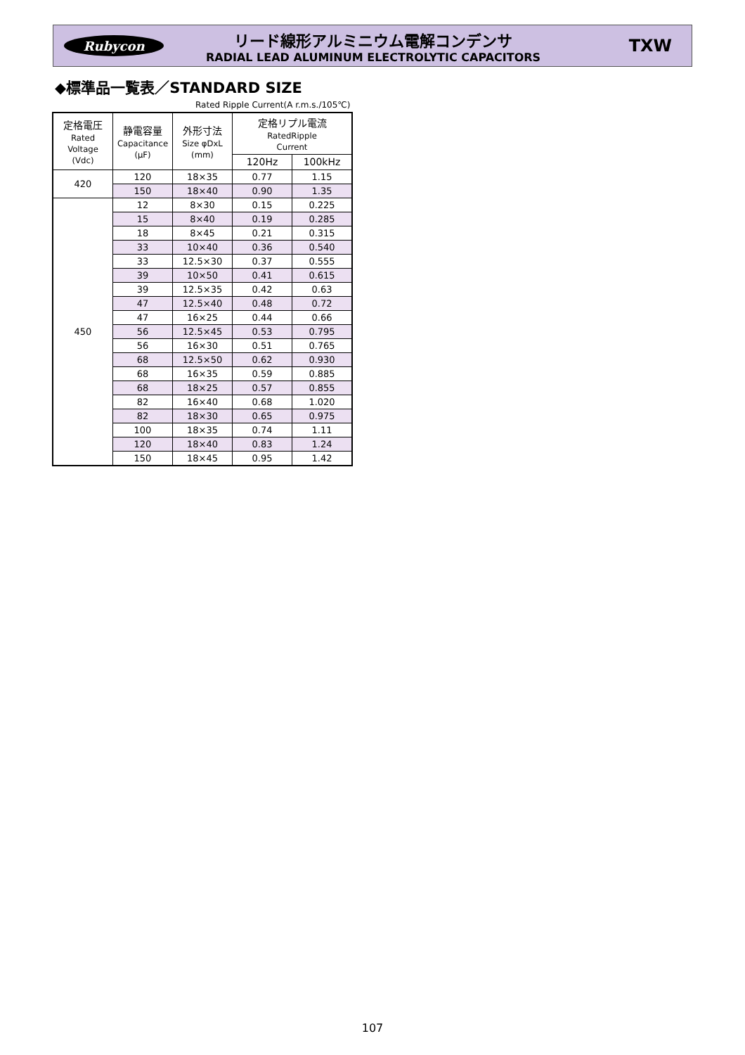Rubycon
リード線形アルミニウム電解コンデンサ
RADIAL LEAD ALUMINUM ELECTROLYTIC CAPACITORS
TXW
◆標準品一覧表／STANDARD SIZE
Rated Ripple Current(A r.m.s./105℃)
| 定格電圧 Rated Voltage (Vdc) | 静電容量 Capacitance (μF) | 外形寸法 Size φDxL (mm) | 定格リプル電流 RatedRipple Current | |
| --- | --- | --- | --- | --- |
| | | | 120Hz | 100kHz |
| 420 | 120 | 18×35 | 0.77 | 1.15 |
| | 150 | 18×40 | 0.90 | 1.35 |
| 450 | 12 | 8×30 | 0.15 | 0.225 |
| | 15 | 8×40 | 0.19 | 0.285 |
| | 18 | 8×45 | 0.21 | 0.315 |
| | 33 | 10×40 | 0.36 | 0.540 |
| | 33 | 12.5×30 | 0.37 | 0.555 |
| | 39 | 10×50 | 0.41 | 0.615 |
| | 39 | 12.5×35 | 0.42 | 0.63 |
| | 47 | 12.5×40 | 0.48 | 0.72 |
| | 47 | 16×25 | 0.44 | 0.66 |
| | 56 | 12.5×45 | 0.53 | 0.795 |
| | 56 | 16×30 | 0.51 | 0.765 |
| | 68 | 12.5×50 | 0.62 | 0.930 |
| | 68 | 16×35 | 0.59 | 0.885 |
| | 68 | 18×25 | 0.57 | 0.855 |
| | 82 | 16×40 | 0.68 | 1.020 |
| | 82 | 18×30 | 0.65 | 0.975 |
| | 100 | 18×35 | 0.74 | 1.11 |
| | 120 | 18×40 | 0.83 | 1.24 |
| | 150 | 18×45 | 0.95 | 1.42 |
107